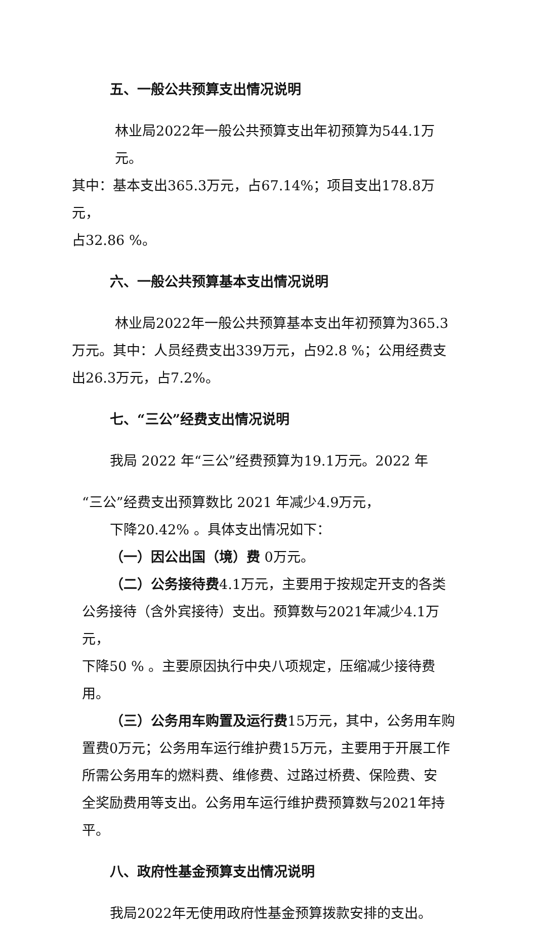五、一般公共预算支出情况说明
林业局2022年一般公共预算支出年初预算为544.1万元。
其中：基本支出365.3万元，占67.14%；项目支出178.8万元，
占32.86 %。
六、一般公共预算基本支出情况说明
林业局2022年一般公共预算基本支出年初预算为365.3
万元。其中：人员经费支出339万元，占92.8 %；公用经费支
出26.3万元，占7.2%。
七、“三公”经费支出情况说明
我局 2022 年“三公”经费预算为19.1万元。2022 年
“三公”经费支出预算数比 2021 年减少4.9万元，
下降20.42% 。具体支出情况如下：
（一）因公出国（境）费 0万元。
（二）公务接待费4.1万元，主要用于按规定开支的各类
公务接待（含外宾接待）支出。预算数与2021年减少4.1万元，
下降50 % 。主要原因执行中央八项规定，压缩减少接待费用。
（三）公务用车购置及运行费15万元，其中，公务用车购
置费0万元；公务用车运行维护费15万元，主要用于开展工作
所需公务用车的燃料费、维修费、过路过桥费、保险费、安
全奖励费用等支出。公务用车运行维护费预算数与2021年持
平。
八、政府性基金预算支出情况说明
我局2022年无使用政府性基金预算拨款安排的支出。